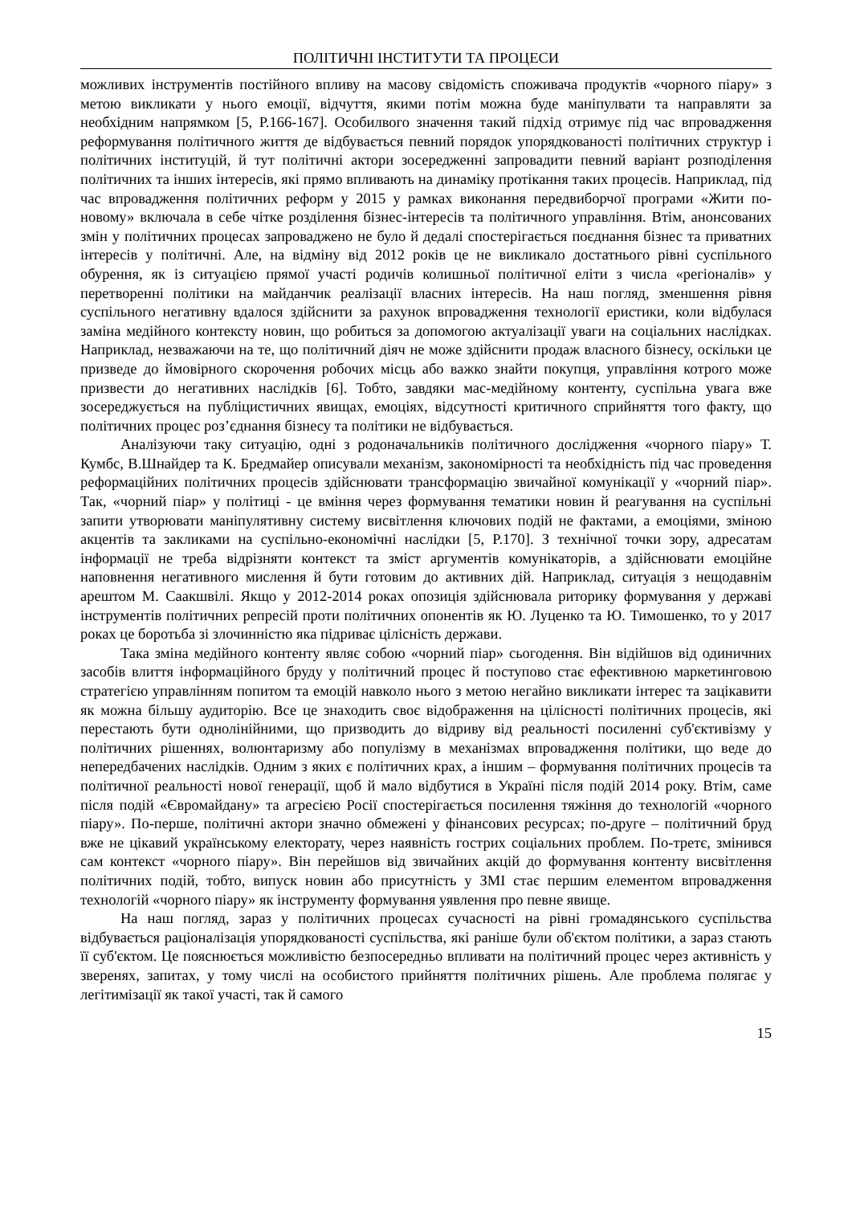ПОЛІТИЧНІ ІНСТИТУТИ ТА ПРОЦЕСИ
можливих інструментів постійного впливу на масову свідомість споживача продуктів «чорного піару» з метою викликати у нього емоції, відчуття, якими потім можна буде маніпулвати та направляти за необхідним напрямком [5, P.166-167]. Особилвого значення такий підхід отримує під час впровадження реформування політичного життя де відбувається певний порядок упорядкованості політичних структур і політичних інституцій, й тут політичні актори зосередженні запровадити певний варіант розподілення політичних та інших інтересів, які прямо впливають на динаміку протікання таких процесів. Наприклад, під час впровадження політичних реформ у 2015 у рамках виконання передвиборчої програми «Жити по-новому» включала в себе чітке розділення бізнес-інтересів та політичного управління. Втім, анонсованих змін у політичних процесах запроваджено не було й дедалі спостерігається поєднання бізнес та приватних інтересів у політичні. Але, на відміну від 2012 років це не викликало достатнього рівні суспільного обурення, як із ситуацією прямої участі родичів колишньої політичної еліти з числа «регіоналів» у перетворенні політики на майданчик реалізації власних інтересів. На наш погляд, зменшення рівня суспільного негативну вдалося здійснити за рахунок впровадження технології еристики, коли відбулася заміна медійного контексту новин, що робиться за допомогою актуалізації уваги на соціальних наслідках. Наприклад, незважаючи на те, що політичний діяч не може здійснити продаж власного бізнесу, оскільки це призведе до ймовірного скорочення робочих місць або важко знайти покупця, управління котрого може призвести до негативних наслідків [6]. Тобто, завдяки мас-медійному контенту, суспільна увага вже зосереджується на публіцистичних явищах, емоціях, відсутності критичного сприйняття того факту, що політичних процес роз’єднання бізнесу та політики не відбувається.
Аналізуючи таку ситуацію, одні з родоначальників політичного дослідження «чорного піару» Т. Кумбс, В.Шнайдер та К. Бредмайер описували механізм, закономірності та необхідність під час проведення реформаційних політичних процесів здійснювати трансформацію звичайної комунікації у «чорний піар». Так, «чорний піар» у політиці - це вміння через формування тематики новин й реагування на суспільні запити утворювати маніпулятивну систему висвітлення ключових подій не фактами, а емоціями, зміною акцентів та закликами на суспільно-економічні наслідки [5, P.170]. З технічної точки зору, адресатам інформації не треба відрізняти контекст та зміст аргументів комунікаторів, а здійснювати емоційне наповнення негативного мислення й бути готовим до активних дій. Наприклад, ситуація з нещодавнім арештом М. Саакшвілі. Якщо у 2012-2014 роках опозиція здійснювала риторику формування у державі інструментів політичних репресій проти політичних опонентів як Ю. Луценко та Ю. Тимошенко, то у 2017 роках це боротьба зі злочинністю яка підриває цілісність держави.
Така зміна медійного контенту являє собою «чорний піар» сьогодення. Він відійшов від одиничних засобів влиття інформаційного бруду у політичний процес й поступово стає ефективною маркетинговою стратегією управлінням попитом та емоцій навколо нього з метою негайно викликати інтерес та зацікавити як можна більшу аудиторію. Все це знаходить своє відображення на цілісності політичних процесів, які перестають бути однолінійними, що призводить до відриву від реальності посиленні суб'єктивізму у політичних рішеннях, волюнтаризму або популізму в механізмах впровадження політики, що веде до непередбачених наслідків. Одним з яких є політичних крах, а іншим – формування політичних процесів та політичної реальності нової генерації, щоб й мало відбутися в Україні після подій 2014 року. Втім, саме після подій «Євромайдану» та агресією Росії спостерігається посилення тяжіння до технологій «чорного піару». По-перше, політичні актори значно обмежені у фінансових ресурсах; по-друге – політичний бруд вже не цікавий українському електорату, через наявність гострих соціальних проблем. По-третє, змінився сам контекст «чорного піару». Він перейшов від звичайних акцій до формування контенту висвітлення політичних подій, тобто, випуск новин або присутність у ЗМІ стає першим елементом впровадження технологій «чорного піару» як інструменту формування уявлення про певне явище.
На наш погляд, зараз у політичних процесах сучасності на рівні громадянського суспільства відбувається раціоналізація упорядкованості суспільства, які раніше були об'єктом політики, а зараз стають її суб'єктом. Це пояснюється можливістю безпосередньо впливати на політичний процес через активність у зверенях, запитах, у тому числі на особистого прийняття політичних рішень. Але проблема полягає у легітимізації як такої участі, так й самого
15